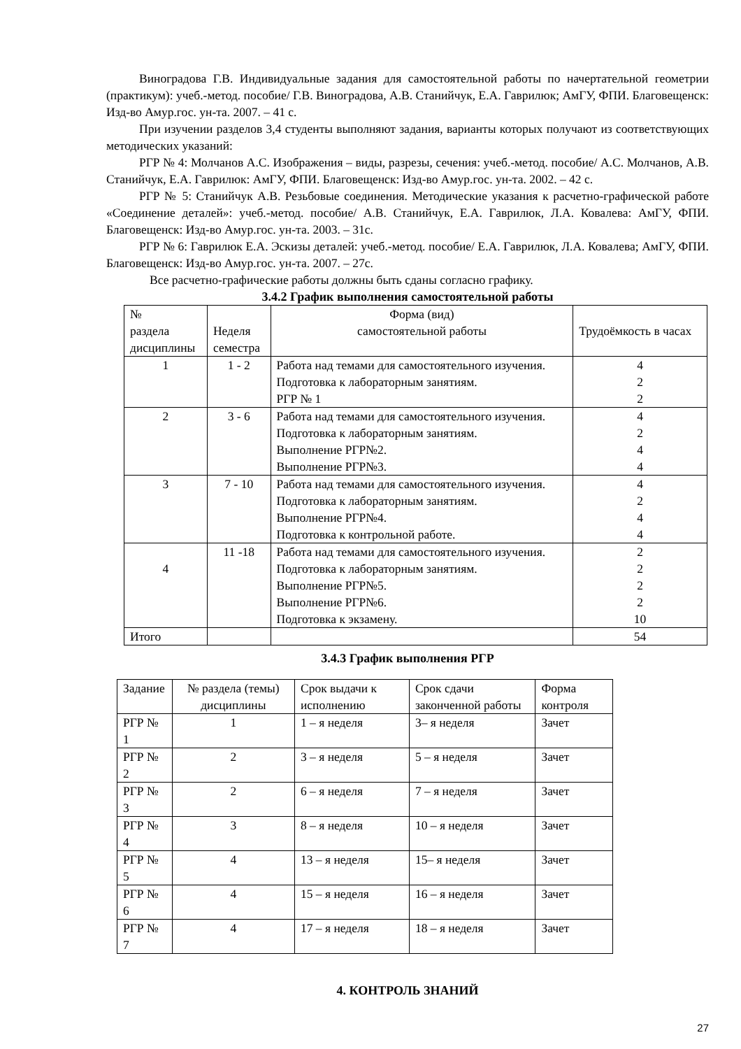Виноградова Г.В. Индивидуальные задания для самостоятельной работы по начертательной геометрии (практикум): учеб.-метод. пособие/ Г.В. Виноградова, А.В. Станийчук, Е.А. Гаврилюк; АмГУ, ФПИ. Благовещенск: Изд-во Амур.гос. ун-та. 2007. – 41 с.
При изучении разделов 3,4 студенты выполняют задания, варианты которых получают из соответствующих методических указаний:
РГР № 4: Молчанов А.С. Изображения – виды, разрезы, сечения: учеб.-метод. пособие/ А.С. Молчанов, А.В. Станийчук, Е.А. Гаврилюк: АмГУ, ФПИ. Благовещенск: Изд-во Амур.гос. ун-та. 2002. – 42 с.
РГР № 5: Станийчук А.В. Резьбовые соединения. Методические указания к расчетно-графической работе «Соединение деталей»: учеб.-метод. пособие/ А.В. Станийчук, Е.А. Гаврилюк, Л.А. Ковалева: АмГУ, ФПИ. Благовещенск: Изд-во Амур.гос. ун-та. 2003. – 31с.
РГР № 6: Гаврилюк Е.А. Эскизы деталей: учеб.-метод. пособие/ Е.А. Гаврилюк, Л.А. Ковалева; АмГУ, ФПИ. Благовещенск: Изд-во Амур.гос. ун-та. 2007. – 27с.
Все расчетно-графические работы должны быть сданы согласно графику.
3.4.2 График выполнения самостоятельной работы
| № раздела дисциплины | Неделя семестра | Форма (вид) самостоятельной работы | Трудоёмкость в часах |
| 1 | 1 - 2 | Работа над темами для самостоятельного изучения. Подготовка к лабораторным занятиям. РГР № 1 | 4 2 2 |
| 2 | 3 - 6 | Работа над темами для самостоятельного изучения. Подготовка к лабораторным занятиям. Выполнение РГР№2. Выполнение РГР№3. | 4 2 4 4 |
| 3 | 7 - 10 | Работа над темами для самостоятельного изучения. Подготовка к лабораторным занятиям. Выполнение РГР№4. Подготовка к контрольной работе. | 4 2 4 4 |
| 4 | 11 -18 | Работа над темами для самостоятельного изучения. Подготовка к лабораторным занятиям. Выполнение РГР№5. Выполнение РГР№6. Подготовка к экзамену. | 2 2 2 2 10 |
| Итого | | | 54 |
3.4.3 График выполнения РГР
| Задание | № раздела (темы) дисциплины | Срок выдачи к исполнению | Срок сдачи законченной работы | Форма контроля |
| РГР № 1 | 1 | 1 – я неделя | 3– я неделя | Зачет |
| РГР № 2 | 2 | 3 – я неделя | 5 – я неделя | Зачет |
| РГР № 3 | 2 | 6 – я неделя | 7 – я неделя | Зачет |
| РГР № 4 | 3 | 8 – я неделя | 10 – я неделя | Зачет |
| РГР № 5 | 4 | 13 – я неделя | 15– я неделя | Зачет |
| РГР № 6 | 4 | 15 – я неделя | 16 – я неделя | Зачет |
| РГР № 7 | 4 | 17 – я неделя | 18 – я неделя | Зачет |
4. КОНТРОЛЬ ЗНАНИЙ
27